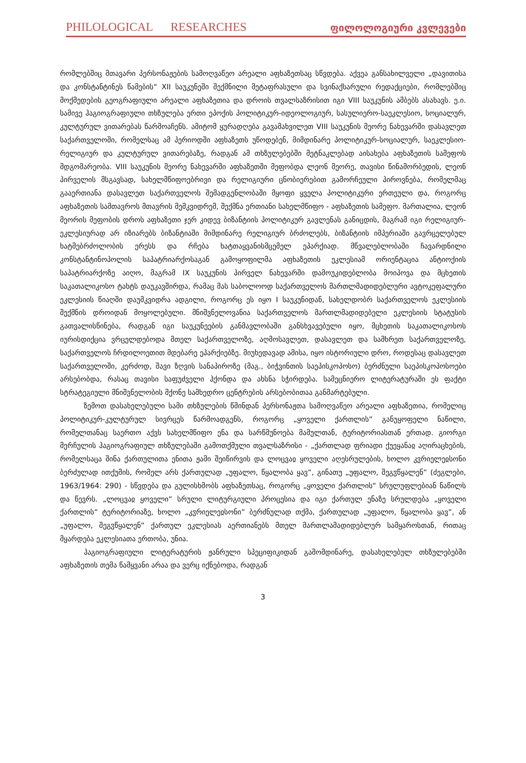PHILOLOGICAL RESEARCHES ფილოლოგიური კვლევები
რომლებშიც მთავარი პერსონაჟების სამოღვაწეო არეალი აფხაზეთსაც სწვდება. აქვეა განსახილველი „დავითისა და კონსტანტინეს წამების“ XII საუკუნეში შექმნილი მეტაფრასული და სვინაქსარული რედაქციები, რომლებშიც მოქმედების გეოგრაფიული არეალი აფხაზეთია და დროის თვალსაზრისით იგი VIII საუკუნის ამბებს ასახავს. ე.ი. სამივე ჰაგიოგრაფიული თხზულება ერთი ეპოქის პოლიტიკურ-იდეოლოგიურ, სასულიერო-საეკლესიო, სოციალურ, კულტურულ ვითარებას წარმოაჩენს. ამიტომ ყურადღება გავამახვილეთ VIII საუკუნის მეორე ნახევარში დასავლეთ საქართველოში, რომელსაც ამ პერიოდში აფხაზეთს უწოდებენ, მიმდინარე პოლიტიკურ-სოციალურ, საეკლესიო-რელიგიურ და კულტურულ ვითარებაზე, რადგან ამ თხზულებებში მეტნაკლებად აისახება აფხაზეთის სამეფოს მდგომარეობა. VIII საუკუნის მეორე ნახევარში აფხაზეთში მეფობდა ლეონ მეორე, თავისი წინამორბედის, ლეონ პირველის მსგავსად, სახელმწიფოებრივი და რელიგიური ცნობიერებით გამორჩეული პიროვნება, რომელმაც გააერთიანა დასავლეთ საქართველოს შემადგენლობაში მყოფი ყველა პოლიტიკური ერთეული და, როგორც აფხაზეთის სამთავროს მთავრის მემკვიდრემ, შექმნა ერთიანი სახელმწიფო - აფხაზეთის სამეფო. მართალია, ლეონ მეორის მეფობის დროს აფხაზეთი ჯერ კიდევ ბიზანტიის პოლიტიკურ გავლენას განიცდის, მაგრამ იგი რელიგიურ-ეკლესიურად არ იზიარებს ბიზანტიაში მიმდინარე რელიგიურ ბრძოლებს, ბიზანტიის იმპერიაში გავრცელებულ ხატმებრძოლობის ერესს და რჩება ხატთაყვანისმცემელ ეპარქიად. მწვალებლობაში ჩავარდნილი კონსტანტინოპოლის საპატრიარქოსაგან გამოყოფილმა აფხაზეთის ეკლესიამ ორიენტაცია ანტიოქიის საპატრიარქოზე აიღო, მაგრამ IX საუკუნის პირველ ნახევარში დამოუკიდებლობა მოიპოვა და მცხეთის საკათალიკოსო ტახტს დაუკავშირდა, რამაც მას საბოლოოდ საქართველოს მართლმადიდებლური ავტოკეფალური ეკლესიის წიაღში დაუმკვიდრა ადგილი, როგორც ეს იყო I საუკუნიდან, სახელდობრ საქართველოს ეკლესიის შექმნის დროიდან მოყოლებული. მნიშვნელოვანია საქართველოს მართლმადიდებელი ეკლესიის სტატუსის გათვალისწინება, რადგან იგი საუკუნეების განმავლობაში განსხვავებული იყო, მცხეთის საკათალიკოსოს იურისდიქცია ვრცელდებოდა მთელ საქართველოზე, აღმოსავლეთ, დასავლეთ და სამხრეთ საქართველოზე, საქართველოს ჩრდილოეთით მდებარე ეპარქიებზე. მიუხედავად ამისა, იყო ისტორიული დრო, როდესაც დასავლეთ საქართველოში, კერძოდ, შავი ზღვის სანაპიროზე (მაგ., ბიჭვინთის საეპისკოპოსო) ბერძნული საეპისკოპოსოები არსებობდა, რასაც თავისი საფუძველი ჰქონდა და ახსნა სჭირდება. სამეცნიერო ლიტერატურაში ეს ფაქტი სტრატეგიული მნიშვნელობის მქონე სამხედრო ცენტრების არსებობითაა განმარტებული.
ზემოთ დასახელებული სამი თხზულების წმინდან პერსონაჟთა სამოღვაწეო არეალი აფხაზეთია, რომელიც პოლიტიკურ-კულტურულ სივრცეს წარმოადგენს, როგორც „ყოველი ქართლის“ განუყოფელი ნაწილი, რომელთანაც საერთო აქვს სახელმწიფო ენა და სარწმუნოება მამულთან, ტერიტორიასთან ერთად. გიორგი მერჩულის ჰაგიოგრაფიულ თხზულებაში გამოთქმული თვალსაზრისი - „ქართლად ფრიადი ქუეყანაჲ აღირაცხების, რომელსაცა შინა ქართულითა ენითა ჟამი შეიწირვის და ლოცვაჲ ყოველი აღესრულების, ხოლო კჳრიელეჲსონი ბერძულად ითქუმის, რომელ არს ქართულად „უფალო, წყალობა ყავ“, გინათუ „უფალო, შეგჳწყალენ“ (ძეგლები, 1963/1964: 290) - სწვდება და გულისხმობს აფხაზეთსაც, როგორც „ყოველი ქართლის“ სრულუფლებიან ნაწილს და წევრს. „ლოცვაჲ ყოველი“ სრული ლიტურგიული პროცესია და იგი ქართულ ენაზე სრულდება „ყოველი ქართლის“ ტერიტორიაზე, ხოლო „კჳრიელეჲსონი“ ბერძნულად თქმა, ქართულად „უფალო, წყალობა ყავ“, ან „უფალო, შეგჳწყალენ“ ქართულ ეკლესიას აერთიანებს მთელ მართლამადიდებლურ სამყაროსთან, რითაც მყარდება ეკლესიათა ერთობა, უნია.
ჰაგიოგრაფიული ლიტერატურის ჟანრული სპეციფიკიდან გამომდინარე, დასახელებულ თხზულებებში აფხაზეთის თემა წამყვანი არაა და ვერც იქნებოდა, რადგან
3